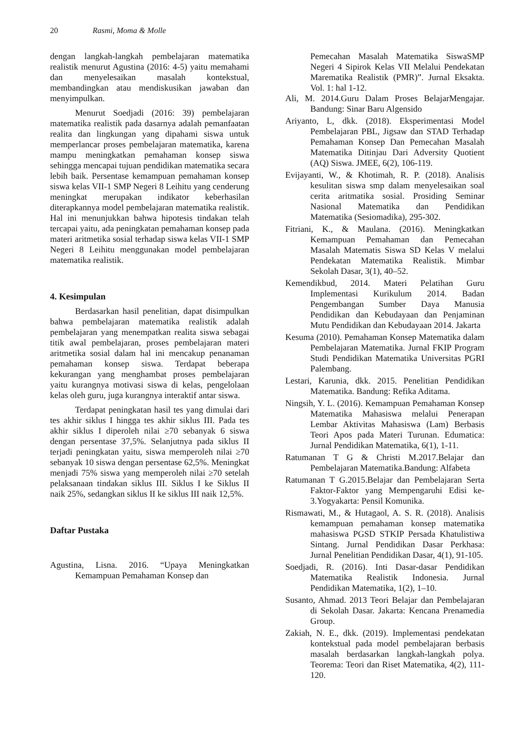20 Rasmi, Moma & Molle
dengan langkah-langkah pembelajaran matematika realistik menurut Agustina (2016: 4-5) yaitu memahami dan menyelesaikan masalah kontekstual, membandingkan atau mendiskusikan jawaban dan menyimpulkan.
Menurut Soedjadi (2016: 39) pembelajaran matematika realistik pada dasarnya adalah pemanfaatan realita dan lingkungan yang dipahami siswa untuk memperlancar proses pembelajaran matematika, karena mampu meningkatkan pemahaman konsep siswa sehingga mencapai tujuan pendidikan matematika secara lebih baik. Persentase kemampuan pemahaman konsep siswa kelas VII-1 SMP Negeri 8 Leihitu yang cenderung meningkat merupakan indikator keberhasilan diterapkannya model pembelajaran matematika realistik. Hal ini menunjukkan bahwa hipotesis tindakan telah tercapai yaitu, ada peningkatan pemahaman konsep pada materi aritmetika sosial terhadap siswa kelas VII-1 SMP Negeri 8 Leihitu menggunakan model pembelajaran matematika realistik.
4. Kesimpulan
Berdasarkan hasil penelitian, dapat disimpulkan bahwa pembelajaran matematika realistik adalah pembelajaran yang menempatkan realita siswa sebagai titik awal pembelajaran, proses pembelajaran materi aritmetika sosial dalam hal ini mencakup penanaman pemahaman konsep siswa. Terdapat beberapa kekurangan yang menghambat proses pembelajaran yaitu kurangnya motivasi siswa di kelas, pengelolaan kelas oleh guru, juga kurangnya interaktif antar siswa.
Terdapat peningkatan hasil tes yang dimulai dari tes akhir siklus I hingga tes akhir siklus III. Pada tes akhir siklus I diperoleh nilai ≥70 sebanyak 6 siswa dengan persentase 37,5%. Selanjutnya pada siklus II terjadi peningkatan yaitu, siswa memperoleh nilai ≥70 sebanyak 10 siswa dengan persentase 62,5%. Meningkat menjadi 75% siswa yang memperoleh nilai ≥70 setelah pelaksanaan tindakan siklus III. Siklus I ke Siklus II naik 25%, sedangkan siklus II ke siklus III naik 12,5%.
Daftar Pustaka
Agustina, Lisna. 2016. “Upaya Meningkatkan Kemampuan Pemahaman Konsep dan
Pemecahan Masalah Matematika SiswaSMP Negeri 4 Sipirok Kelas VII Melalui Pendekatan Marematika Realistik (PMR)”. Jurnal Eksakta. Vol. 1: hal 1-12.
Ali, M. 2014.Guru Dalam Proses BelajarMengajar. Bandung: Sinar Baru Algensido
Ariyanto, L, dkk. (2018). Eksperimentasi Model Pembelajaran PBL, Jigsaw dan STAD Terhadap Pemahaman Konsep Dan Pemecahan Masalah Matematika Ditinjau Dari Adversity Quotient (AQ) Siswa. JMEE, 6(2), 106-119.
Evijayanti, W., & Khotimah, R. P. (2018). Analisis kesulitan siswa smp dalam menyelesaikan soal cerita aritmatika sosial. Prosiding Seminar Nasional Matematika dan Pendidikan Matematika (Sesiomadika), 295-302.
Fitriani, K., & Maulana. (2016). Meningkatkan Kemampuan Pemahaman dan Pemecahan Masalah Matematis Siswa SD Kelas V melalui Pendekatan Matematika Realistik. Mimbar Sekolah Dasar, 3(1), 40–52.
Kemendikbud, 2014. Materi Pelatihan Guru Implementasi Kurikulum 2014. Badan Pengembangan Sumber Daya Manusia Pendidikan dan Kebudayaan dan Penjaminan Mutu Pendidikan dan Kebudayaan 2014. Jakarta
Kesuma (2010). Pemahaman Konsep Matematika dalam Pembelajaran Matematika. Jurnal FKIP Program Studi Pendidikan Matematika Universitas PGRI Palembang.
Lestari, Karunia, dkk. 2015. Penelitian Pendidikan Matematika. Bandung: Refika Aditama.
Ningsih, Y. L. (2016). Kemampuan Pemahaman Konsep Matematika Mahasiswa melalui Penerapan Lembar Aktivitas Mahasiswa (Lam) Berbasis Teori Apos pada Materi Turunan. Edumatica: Jurnal Pendidikan Matematika, 6(1), 1-11.
Ratumanan T G & Christi M.2017.Belajar dan Pembelajaran Matematika.Bandung: Alfabeta
Ratumanan T G.2015.Belajar dan Pembelajaran Serta Faktor-Faktor yang Mempengaruhi Edisi ke-3.Yogyakarta: Pensil Komunika.
Rismawati, M., & Hutagaol, A. S. R. (2018). Analisis kemampuan pemahaman konsep matematika mahasiswa PGSD STKIP Persada Khatulistiwa Sintang. Jurnal Pendidikan Dasar Perkhasa: Jurnal Penelitian Pendidikan Dasar, 4(1), 91-105.
Soedjadi, R. (2016). Inti Dasar-dasar Pendidikan Matematika Realistik Indonesia. Jurnal Pendidikan Matematika, 1(2), 1–10.
Susanto, Ahmad. 2013 Teori Belajar dan Pembelajaran di Sekolah Dasar. Jakarta: Kencana Prenamedia Group.
Zakiah, N. E., dkk. (2019). Implementasi pendekatan kontekstual pada model pembelajaran berbasis masalah berdasarkan langkah-langkah polya. Teorema: Teori dan Riset Matematika, 4(2), 111-120.